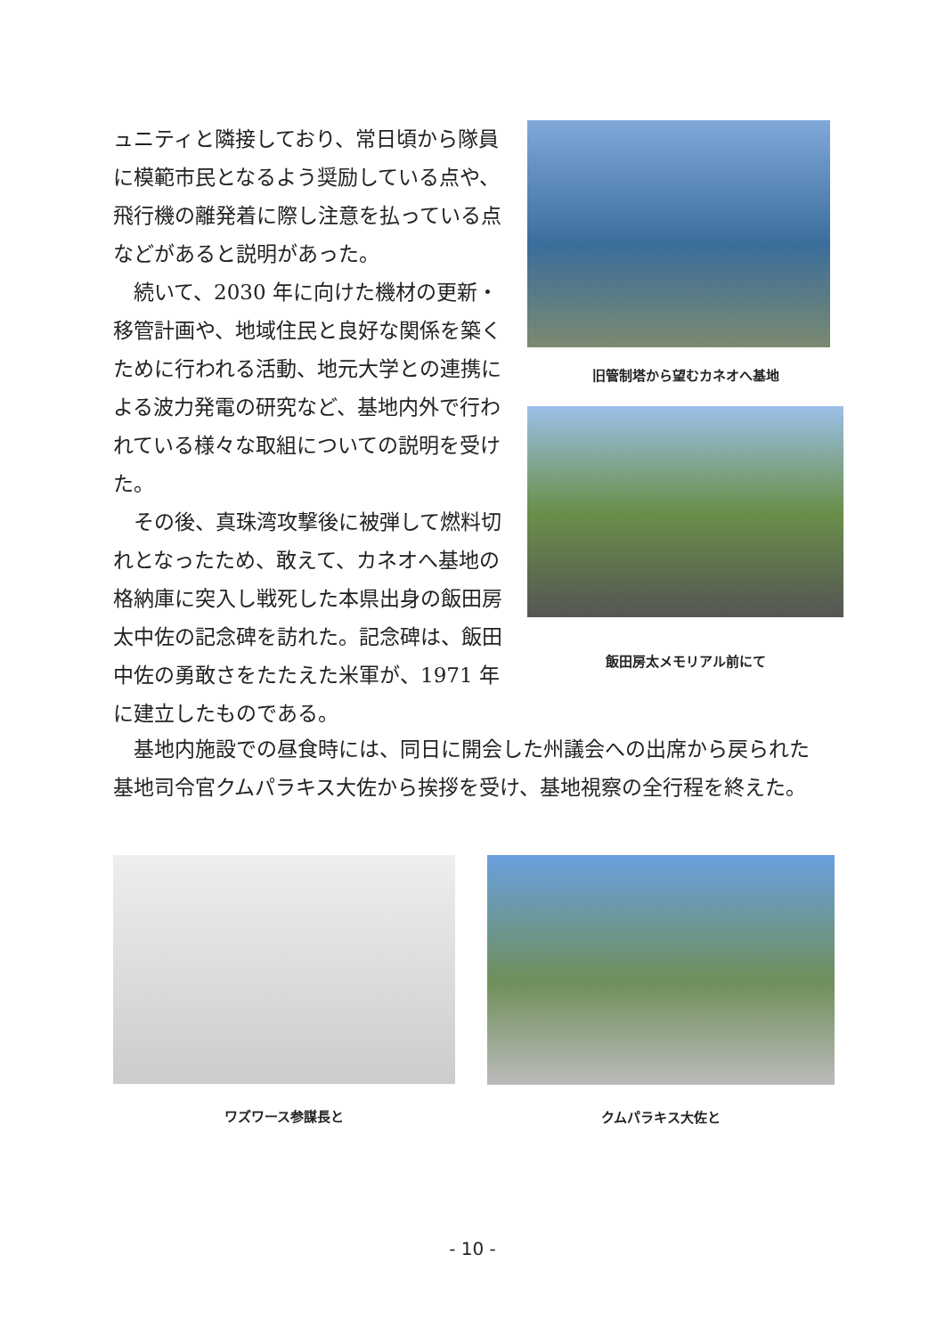ュニティと隣接しており、常日頃から隊員に模範市民となるよう奨励している点や、飛行機の離発着に際し注意を払っている点などがあると説明があった。
　続いて、2030 年に向けた機材の更新・移管計画や、地域住民と良好な関係を築くために行われる活動、地元大学との連携による波力発電の研究など、基地内外で行われている様々な取組についての説明を受けた。
　その後、真珠湾攻撃後に被弾して燃料切れとなったため、敢えて、カネオへ基地の格納庫に突入し戦死した本県出身の飯田房太中佐の記念碑を訪れた。記念碑は、飯田中佐の勇敢さをたたえた米軍が、1971 年に建立したものである。
旧管制塔から望むカネオへ基地
飯田房太メモリアル前にて
　基地内施設での昼食時には、同日に開会した州議会への出席から戻られた基地司令官クムパラキス大佐から挨拶を受け、基地視察の全行程を終えた。
ワズワース参謀長と クムパラキス大佐と
- 10 -